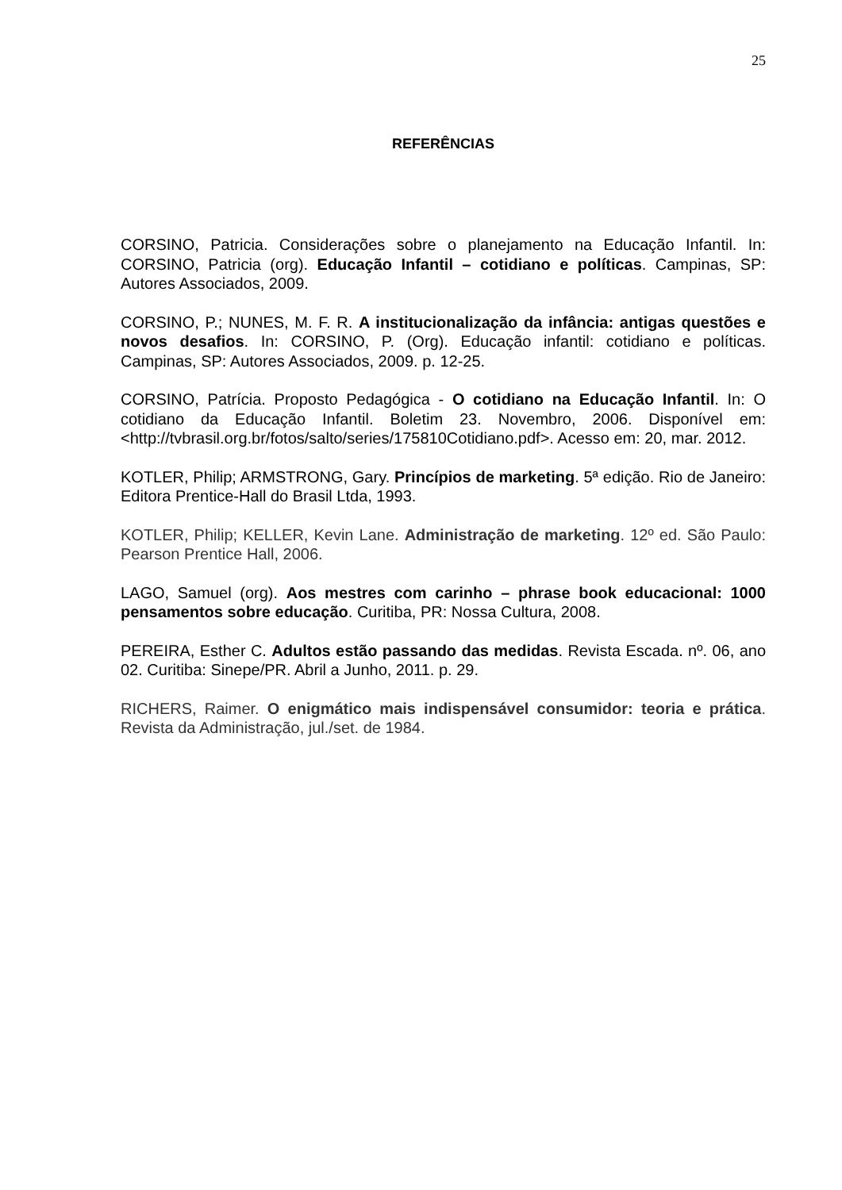25
REFERÊNCIAS
CORSINO, Patricia. Considerações sobre o planejamento na Educação Infantil. In: CORSINO, Patricia (org). Educação Infantil – cotidiano e políticas. Campinas, SP: Autores Associados, 2009.
CORSINO, P.; NUNES, M. F. R. A institucionalização da infância: antigas questões e novos desafios. In: CORSINO, P. (Org). Educação infantil: cotidiano e políticas. Campinas, SP: Autores Associados, 2009. p. 12-25.
CORSINO, Patrícia. Proposto Pedagógica - O cotidiano na Educação Infantil. In: O cotidiano da Educação Infantil. Boletim 23. Novembro, 2006. Disponível em: <http://tvbrasil.org.br/fotos/salto/series/175810Cotidiano.pdf>. Acesso em: 20, mar. 2012.
KOTLER, Philip; ARMSTRONG, Gary. Princípios de marketing. 5ª edição. Rio de Janeiro: Editora Prentice-Hall do Brasil Ltda, 1993.
KOTLER, Philip; KELLER, Kevin Lane. Administração de marketing. 12º ed. São Paulo: Pearson Prentice Hall, 2006.
LAGO, Samuel (org). Aos mestres com carinho – phrase book educacional: 1000 pensamentos sobre educação. Curitiba, PR: Nossa Cultura, 2008.
PEREIRA, Esther C. Adultos estão passando das medidas. Revista Escada. nº. 06, ano 02. Curitiba: Sinepe/PR. Abril a Junho, 2011. p. 29.
RICHERS, Raimer. O enigmático mais indispensável consumidor: teoria e prática. Revista da Administração, jul./set. de 1984.